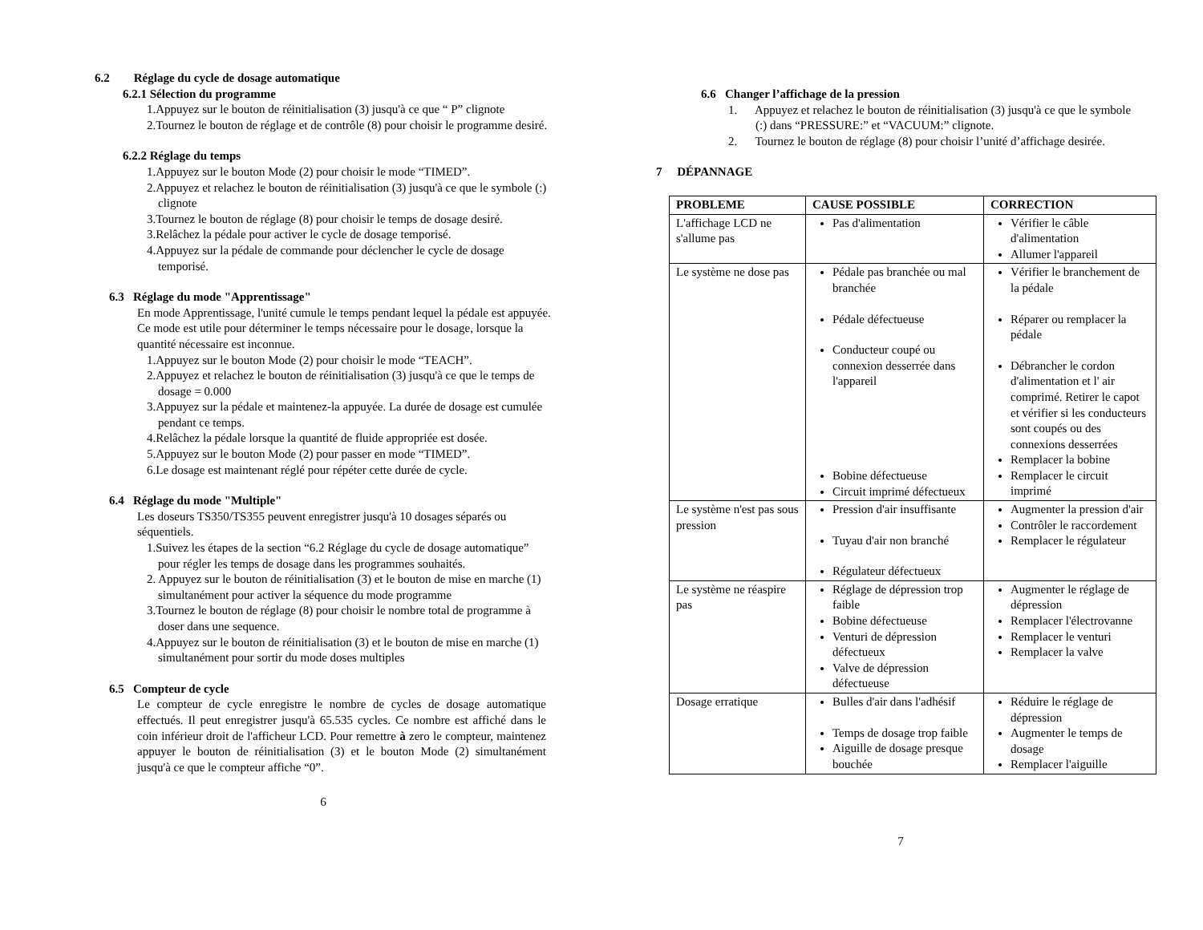6.2 Réglage du cycle de dosage automatique
6.2.1 Sélection du programme
1.Appuyez sur le bouton de réinitialisation (3) jusqu'à ce que “ P” clignote
2.Tournez le bouton de réglage et de contrôle (8) pour choisir le programme desiré.
6.2.2 Réglage du temps
1.Appuyez sur le bouton Mode (2) pour choisir le mode “TIMED”.
2.Appuyez et relachez le bouton de réinitialisation (3) jusqu'à ce que le symbole (:) clignote
3.Tournez le bouton de réglage (8) pour choisir le temps de dosage desiré.
3.Relâchez la pédale pour activer le cycle de dosage temporisé.
4.Appuyez sur la pédale de commande pour déclencher le cycle de dosage temporisé.
6.3 Réglage du mode "Apprentissage"
En mode Apprentissage, l'unité cumule le temps pendant lequel la pédale est appuyée. Ce mode est utile pour déterminer le temps nécessaire pour le dosage, lorsque la quantité nécessaire est inconnue.
1.Appuyez sur le bouton Mode (2) pour choisir le mode “TEACH”.
2.Appuyez et relachez le bouton de réinitialisation (3) jusqu'à ce que le temps de dosage = 0.000
3.Appuyez sur la pédale et maintenez-la appuyée. La durée de dosage est cumulée pendant ce temps.
4.Relâchez la pédale lorsque la quantité de fluide appropriée est dosée.
5.Appuyez sur le bouton Mode (2) pour passer en mode “TIMED”.
6.Le dosage est maintenant réglé pour répéter cette durée de cycle.
6.4 Réglage du mode "Multiple"
Les doseurs TS350/TS355 peuvent enregistrer jusqu'à 10 dosages séparés ou séquentiels.
1.Suivez les étapes de la section “6.2 Réglage du cycle de dosage automatique” pour régler les temps de dosage dans les programmes souhaités.
2. Appuyez sur le bouton de réinitialisation (3) et le bouton de mise en marche (1) simultanément pour activer la séquence du mode programme
3.Tournez le bouton de réglage (8) pour choisir le nombre total de programme à doser dans une sequence.
4.Appuyez sur le bouton de réinitialisation (3) et le bouton de mise en marche (1) simultanément pour sortir du mode doses multiples
6.5 Compteur de cycle
Le compteur de cycle enregistre le nombre de cycles de dosage automatique effectués. Il peut enregistrer jusqu'à 65.535 cycles. Ce nombre est affiché dans le coin inférieur droit de l'afficheur LCD. Pour remettre à zero le compteur, maintenez appuyer le bouton de réinitialisation (3) et le bouton Mode (2) simultanément jusqu'à ce que le compteur affiche “0”.
6
6.6 Changer l’affichage de la pression
1. Appuyez et relachez le bouton de réinitialisation (3) jusqu'à ce que le symbole (:) dans “PRESSURE:” et “VACUUM:” clignote.
2. Tournez le bouton de réglage (8) pour choisir l’unité d’affichage desirée.
7 DÉPANNAGE
| PROBLEME | CAUSE POSSIBLE | CORRECTION |
| --- | --- | --- |
| L'affichage LCD ne s'allume pas | Pas d'alimentation | Vérifier le câble d'alimentation Allumer l'appareil |
| Le système ne dose pas | Pédale pas branchée ou mal branchée Pédale défectueuse Conducteur coupé ou connexion desserrée dans l'appareil Bobine défectueuse Circuit imprimé défectueux | Vérifier le branchement de la pédale Réparer ou remplacer la pédale Débrancher le cordon d'alimentation et l' air comprimé. Retirer le capot et vérifier si les conducteurs sont coupés ou des connexions desserrées Remplacer la bobine Remplacer le circuit imprimé |
| Le système n'est pas sous pression | Pression d'air insuffisante Tuyau d'air non branché Régulateur défectueux | Augmenter la pression d'air Contrôler le raccordement Remplacer le régulateur |
| Le système ne réaspire pas | Réglage de dépression trop faible Bobine défectueuse Venturi de dépression défectueux Valve de dépression défectueuse | Augmenter le réglage de dépression Remplacer l'électrovanne Remplacer le venturi Remplacer la valve |
| Dosage erratique | Bulles d'air dans l'adhésif Temps de dosage trop faible Aiguille de dosage presque bouchée | Réduire le réglage de dépression Augmenter le temps de dosage Remplacer l'aiguille |
7